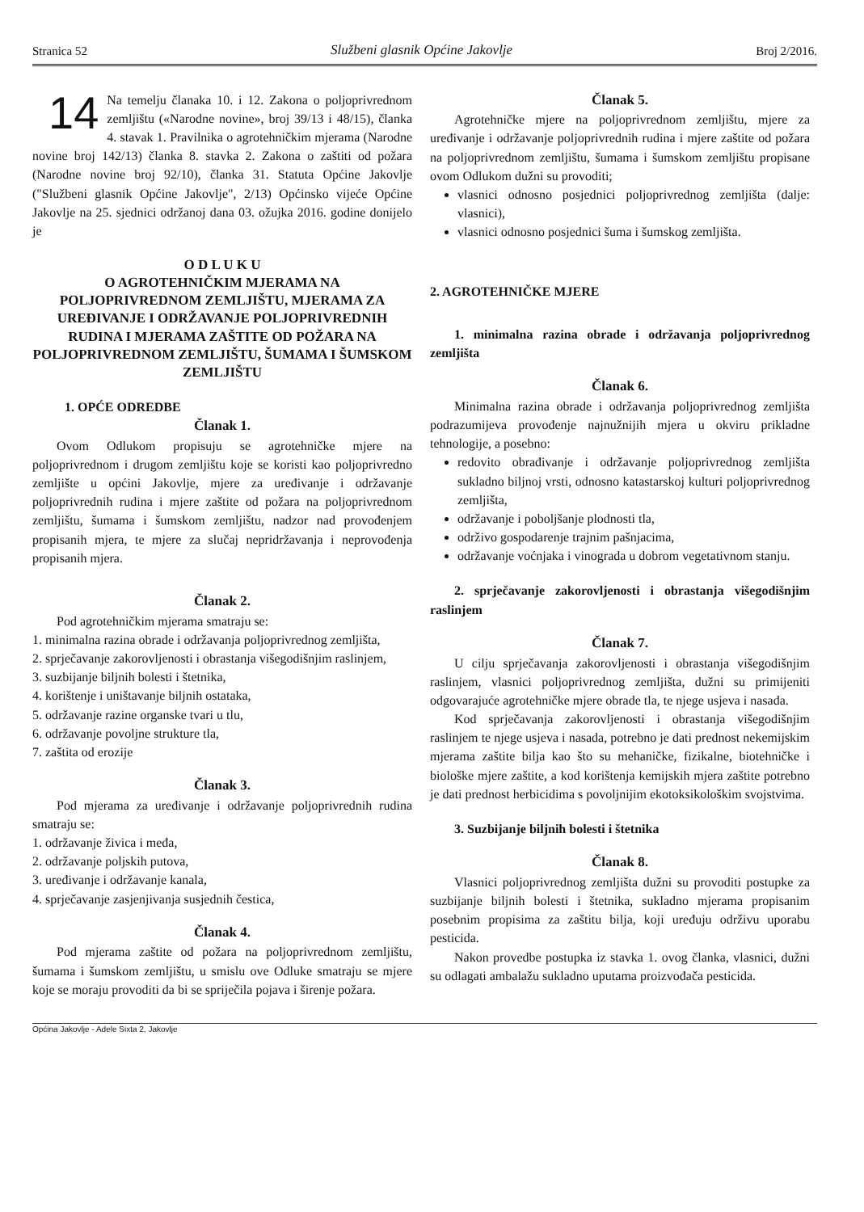Stranica 52 Službeni glasnik Općine Jakovlje Broj 2/2016.
14 Na temelju članaka 10. i 12. Zakona o poljoprivrednom zemljištu («Narodne novine», broj 39/13 i 48/15), članka 4. stavak 1. Pravilnika o agrotehničkim mjerama (Narodne novine broj 142/13) članka 8. stavka 2. Zakona o zaštiti od požara (Narodne novine broj 92/10), članka 31. Statuta Općine Jakovlje ("Službeni glasnik Općine Jakovlje", 2/13) Općinsko vijeće Općine Jakovlje na 25. sjednici održanoj dana 03. ožujka 2016. godine donijelo je
O D L U K U
O AGROTEHNIČKIM MJERAMA NA POLJOPRIVREDNOM ZEMLJIŠTU, MJERAMA ZA UREĐIVANJE I ODRŽAVANJE POLJOPRIVREDNIH RUDINA I MJERAMA ZAŠTITE OD POŽARA NA POLJOPRIVREDNOM ZEMLJIŠTU, ŠUMAMA I ŠUMSKOM ZEMLJIŠTU
1. OPĆE ODREDBE
Članak 1.
Ovom Odlukom propisuju se agrotehničke mjere na poljoprivrednom i drugom zemljištu koje se koristi kao poljoprivredno zemljište u općini Jakovlje, mjere za uređivanje i održavanje poljoprivrednih rudina i mjere zaštite od požara na poljoprivrednom zemljištu, šumama i šumskom zemljištu, nadzor nad provođenjem propisanih mjera, te mjere za slučaj nepridržavanja i neprovođenja propisanih mjera.
Članak 2.
Pod agrotehničkim mjerama smatraju se:
1. minimalna razina obrade i održavanja poljoprivrednog zemljišta,
2. sprječavanje zakorovljenosti i obrastanja višegodišnjim raslinjem,
3. suzbijanje biljnih bolesti i štetnika,
4. korištenje i uništavanje biljnih ostataka,
5. održavanje razine organske tvari u tlu,
6. održavanje povoljne strukture tla,
7. zaštita od erozije
Članak 3.
Pod mjerama za uređivanje i održavanje poljoprivrednih rudina smatraju se:
1. održavanje živica i međa,
2. održavanje poljskih putova,
3. uređivanje i održavanje kanala,
4. sprječavanje zasjenjivanja susjednih čestica,
Članak 4.
Pod mjerama zaštite od požara na poljoprivrednom zemljištu, šumama i šumskom zemljištu, u smislu ove Odluke smatraju se mjere koje se moraju provoditi da bi se spriječila pojava i širenje požara.
Članak 5.
Agrotehničke mjere na poljoprivrednom zemljištu, mjere za uređivanje i održavanje poljoprivrednih rudina i mjere zaštite od požara na poljoprivrednom zemljištu, šumama i šumskom zemljištu propisane ovom Odlukom dužni su provoditi;
vlasnici odnosno posjednici poljoprivrednog zemljišta (dalje: vlasnici),
vlasnici odnosno posjednici šuma i šumskog zemljišta.
2. AGROTEHNIČKE MJERE
1. minimalna razina obrade i održavanja poljoprivrednog zemljišta
Članak 6.
Minimalna razina obrade i održavanja poljoprivrednog zemljišta podrazumijeva provođenje najnužnijih mjera u okviru prikladne tehnologije, a posebno:
redovito obrađivanje i održavanje poljoprivrednog zemljišta sukladno biljnoj vrsti, odnosno katastarskoj kulturi poljoprivrednog zemljišta,
održavanje i poboljšanje plodnosti tla,
održivo gospodarenje trajnim pašnjacima,
održavanje voćnjaka i vinograda u dobrom vegetativnom stanju.
2. sprječavanje zakorovljenosti i obrastanja višegodišnjim raslinjem
Članak 7.
U cilju sprječavanja zakorovljenosti i obrastanja višegodišnjim raslinjem, vlasnici poljoprivrednog zemljišta, dužni su primijeniti odgovarajuće agrotehničke mjere obrade tla, te njege usjeva i nasada.
Kod sprječavanja zakorovljenosti i obrastanja višegodišnjim raslinjem te njege usjeva i nasada, potrebno je dati prednost nekemijskim mjerama zaštite bilja kao što su mehaničke, fizikalne, biotehničke i biološke mjere zaštite, a kod korištenja kemijskih mjera zaštite potrebno je dati prednost herbicidima s povoljnijim ekotoksikološkim svojstvima.
3. Suzbijanje biljnih bolesti i štetnika
Članak 8.
Vlasnici poljoprivrednog zemljišta dužni su provoditi postupke za suzbijanje biljnih bolesti i štetnika, sukladno mjerama propisanim posebnim propisima za zaštitu bilja, koji uređuju održivu uporabu pesticida.
Nakon provedbe postupka iz stavka 1. ovog članka, vlasnici, dužni su odlagati ambalažu sukladno uputama proizvođača pesticida.
Općina Jakovlje - Adele Sixta 2, Jakovlje